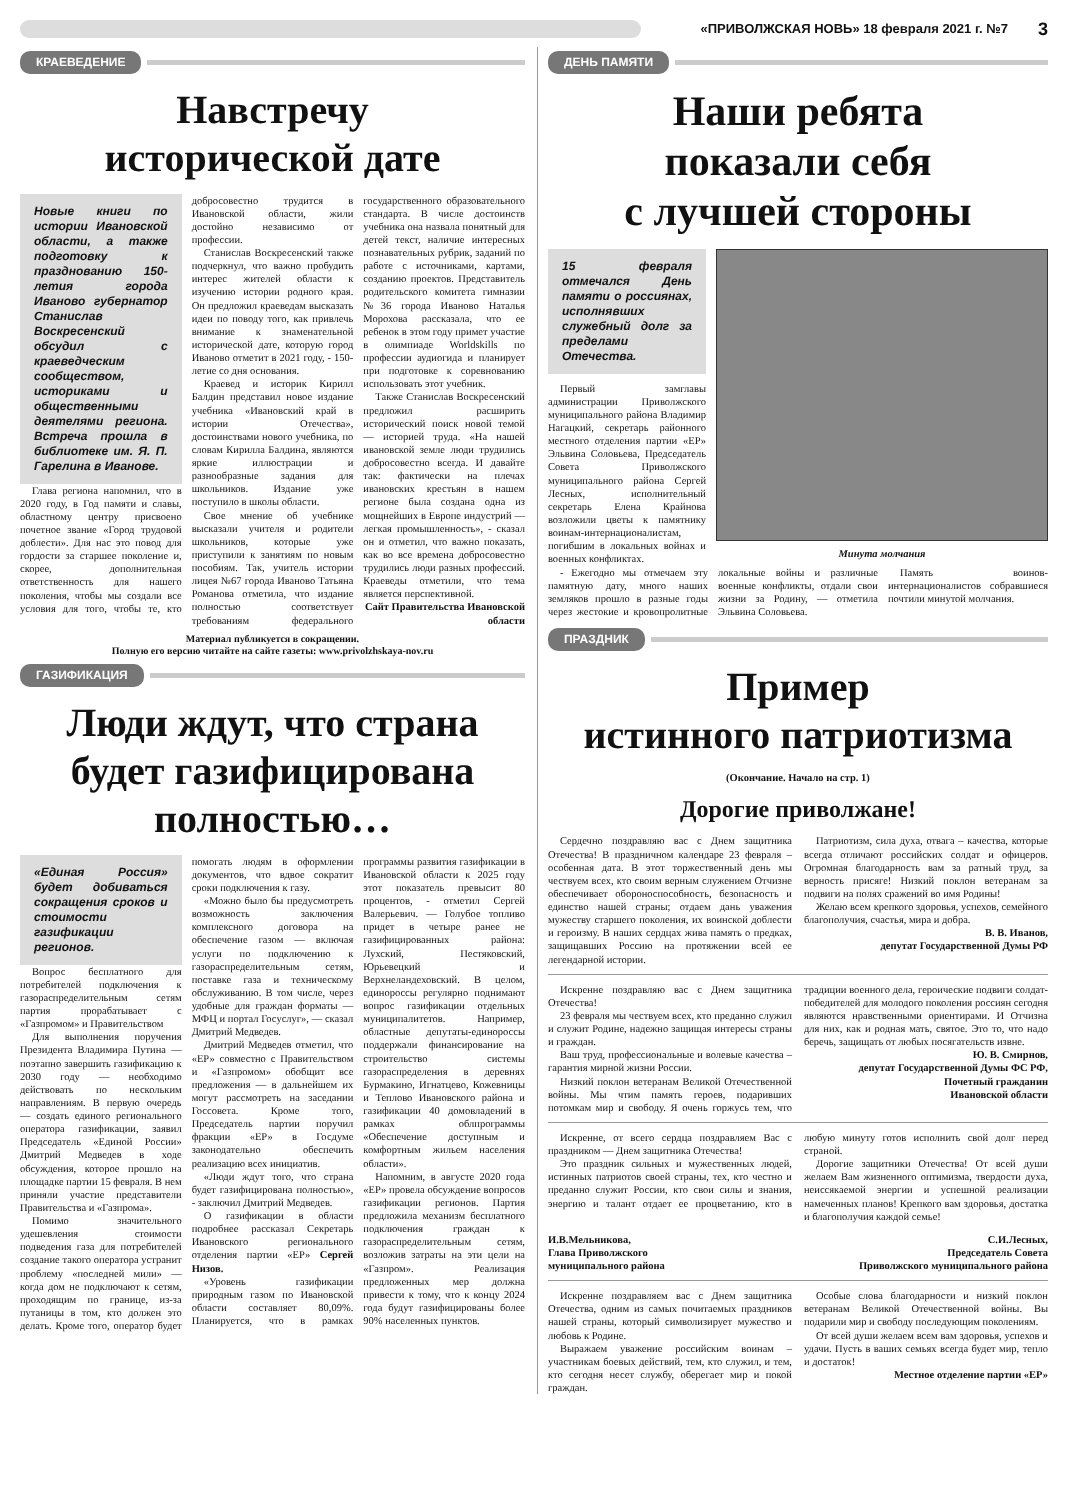«ПРИВОЛЖСКАЯ НОВЬ» 18 февраля 2021 г. №7 3
КРАЕВЕДЕНИЕ
Навстречу
исторической дате
Новые книги по истории Ивановской области, а также подготовку к празднованию 150-летия города Иваново губернатор Станислав Воскресенский обсудил с краеведческим сообществом, историками и общественными деятелями региона. Встреча прошла в библиотеке им. Я. П. Гарелина в Иванове.
Глава региона напомнил, что в 2020 году, в Год памяти и славы, областному центру присвоено почетное звание «Город трудовой доблести». Для нас это повод для гордости за старшее поколение и, скорее, дополнительная ответственность для нашего поколения, чтобы мы создали все условия для того, чтобы те, кто добросовестно трудится в Ивановской области, жили достойно независимо от профессии.
Станислав Воскресенский также подчеркнул, что важно пробудить интерес жителей области к изучению истории родного края. Он предложил краеведам высказать идеи по поводу того, как привлечь внимание к знаменательной исторической дате, которую город Иваново отметит в 2021 году, - 150-летие со дня основания.
Краевед и историк Кирилл Балдин представил новое издание учебника «Ивановский край в истории Отечества», достоинствами нового учебника, по словам Кирилла Балдина, являются яркие иллюстрации и разнообразные задания для школьников. Издание уже поступило в школы области.
Свое мнение об учебнике высказали учителя и родители школьников, которые уже приступили к занятиям по новым пособиям. Так, учитель истории лицея №67 города Иваново Татьяна Романова отметила, что издание полностью соответствует требованиям федерального государственного образовательного стандарта. В числе достоинств учебника она назвала понятный для детей текст, наличие интересных познавательных рубрик, заданий по работе с источниками, картами, созданию проектов. Представитель родительского комитета гимназии №36 города Иваново Наталья Морохова рассказала, что ее ребенок в этом году примет участие в олимпиаде Worldskills по профессии аудиогида и планирует при подготовке к соревнованию использовать этот учебник.
Также Станислав Воскресенский предложил расширить исторический поиск новой темой — историей труда. «На нашей ивановской земле люди трудились добросовестно всегда. И давайте так: фактически на плечах ивановских крестьян в нашем регионе была создана одна из мощнейших в Европе индустрий — легкая промышленность», - сказал он и отметил, что важно показать, как во все времена добросовестно трудились люди разных профессий. Краеведы отметили, что тема является перспективной.
Сайт Правительства Ивановской области
Материал публикуется в сокращении.
Полную его версию читайте на сайте газеты: www.privolzhskaya-nov.ru
ГАЗИФИКАЦИЯ
Люди ждут, что страна будет газифицирована полностью…
«Единая Россия» будет добиваться сокращения сроков и стоимости газификации регионов.
Вопрос бесплатного для потребителей подключения к газораспределительным сетям партия прорабатывает с «Газпромом» и Правительством
Для выполнения поручения Президента Владимира Путина — поэтапно завершить газификацию к 2030 году — необходимо действовать по нескольким направлениям. В первую очередь — создать единого регионального оператора газификации, заявил Председатель «Единой России» Дмитрий Медведев в ходе обсуждения, которое прошло на площадке партии 15 февраля. В нем приняли участие представители Правительства и «Газпрома».
Помимо значительного удешевления стоимости подведения газа для потребителей создание такого оператора устранит проблему «последней мили» — когда дом не подключают к сетям, проходящим по границе, из-за путаницы в том, кто должен это делать. Кроме того, оператор будет помогать людям в оформлении документов, что вдвое сократит сроки подключения к газу.
«Можно было бы предусмотреть возможность заключения комплексного договора на обеспечение газом — включая услуги по подключению к газораспределительным сетям, поставке газа и техническому обслуживанию. В том числе, через удобные для граждан форматы — МФЦ и портал Госуслуг», — сказал Дмитрий Медведев.
Дмитрий Медведев отметил, что «ЕР» совместно с Правительством и «Газпромом» обобщит все предложения — в дальнейшем их могут рассмотреть на заседании Госсовета. Кроме того, Председатель партии поручил фракции «ЕР» в Госдуме законодательно обеспечить реализацию всех инициатив.
«Люди ждут того, что страна будет газифицирована полностью», - заключил Дмитрий Медведев.
О газификации в области подробнее рассказал Секретарь Ивановского регионального отделения партии «ЕР» Сергей Низов.
«Уровень газификации природным газом по Ивановской области составляет 80,09%. Планируется, что в рамках программы развития газификации в Ивановской области к 2025 году этот показатель превысит 80 процентов, - отметил Сергей Валерьевич. — Голубое топливо придет в четыре ранее не газифицированных района: Лухский, Пестяковский, Юрьевецкий и Верхнеландеховский. В целом, единороссы регулярно поднимают вопрос газификации отдельных муниципалитетов. Например, областные депутаты-единороссы поддержали финансирование на строительство системы газораспределения в деревнях Бурмакино, Игнатцево, Кожевницы и Теплово Ивановского района и газификации 40 домовладений в рамках облпрограммы «Обеспечение доступным и комфортным жильем населения области».
Напомним, в августе 2020 года «ЕР» провела обсуждение вопросов газификации регионов. Партия предложила механизм бесплатного подключения граждан к газораспределительным сетям, возложив затраты на эти цели на «Газпром». Реализация предложенных мер должна привести к тому, что к концу 2024 года будут газифицированы более 90% населенных пунктов.
ДЕНЬ ПАМЯТИ
Наши ребята
показали себя
с лучшей стороны
15 февраля отмечался День памяти о россиянах, исполнявших служебный долг за пределами Отечества.
Первый замглавы администрации Приволжского муниципального района Владимир Нагацкий, секретарь районного местного отделения партии «ЕР» Эльвина Соловьева, Председатель Совета Приволжского муниципального района Сергей Лесных, исполнительный секретарь Елена Крайнова возложили цветы к памятнику воинам-интернационалистам, погибшим в локальных войнах и военных конфликтах.
Минута молчания
- Ежегодно мы отмечаем эту памятную дату, много наших земляков прошло в разные годы через жестокие и кровопролитные локальные войны и различные военные конфликты, отдали свои жизни за Родину, — отметила Эльвина Соловьева.
Память воинов-интернационалистов собравшиеся почтили минутой молчания.
ПРАЗДНИК
Пример
истинного патриотизма
(Окончание. Начало на стр. 1)
Дорогие приволжане!
Сердечно поздравляю вас с Днем защитника Отечества! В праздничном календаре 23 февраля – особенная дата. В этот торжественный день мы чествуем всех, кто своим верным служением Отчизне обеспечивает обороноспособность, безопасность и единство нашей страны; отдаем дань уважения мужеству старшего поколения, их воинской доблести и героизму. В наших сердцах жива память о предках, защищавших Россию на протяжении всей ее легендарной истории.
Патриотизм, сила духа, отвага – качества, которые всегда отличают российских солдат и офицеров. Огромная благодарность вам за ратный труд, за верность присяге! Низкий поклон ветеранам за подвиги на полях сражений во имя Родины!
Желаю всем крепкого здоровья, успехов, семейного благополучия, счастья, мира и добра.
В. В. Иванов,
депутат Государственной Думы РФ
Искренне поздравляю вас с Днем защитника Отечества!
23 февраля мы чествуем всех, кто преданно служил и служит Родине, надежно защищая интересы страны и граждан.
Ваш труд, профессиональные и волевые качества – гарантия мирной жизни России.
Низкий поклон ветеранам Великой Отечественной войны. Мы чтим память героев, подаривших потомкам мир и свободу. Я очень горжусь тем, что традиции военного дела, героические подвиги солдат-победителей для молодого поколения россиян сегодня являются нравственными ориентирами. И Отчизна для них, как и родная мать, святое. Это то, что надо беречь, защищать от любых посягательств извне.
Ю. В. Смирнов,
депутат Государственной Думы ФС РФ,
Почетный гражданин
Ивановской области
Искренне, от всего сердца поздравляем Вас с праздником — Днем защитника Отечества!
Это праздник сильных и мужественных людей, истинных патриотов своей страны, тех, кто честно и преданно служит России, кто свои силы и знания, энергию и талант отдает ее процветанию, кто в любую минуту готов исполнить свой долг перед страной.
Дорогие защитники Отечества! От всей души желаем Вам жизненного оптимизма, твердости духа, неиссякаемой энергии и успешной реализации намеченных планов! Крепкого вам здоровья, достатка и благополучия каждой семье!
И.В.Мельникова,
Глава Приволжского
муниципального района
С.И.Лесных,
Председатель Совета
Приволжского муниципального района
Искренне поздравляем вас с Днем защитника Отечества, одним из самых почитаемых праздников нашей страны, который символизирует мужество и любовь к Родине.
Выражаем уважение российским воинам – участникам боевых действий, тем, кто служил, и тем, кто сегодня несет службу, оберегает мир и покой граждан.
Особые слова благодарности и низкий поклон ветеранам Великой Отечественной войны. Вы подарили мир и свободу последующим поколениям.
От всей души желаем всем вам здоровья, успехов и удачи. Пусть в ваших семьях всегда будет мир, тепло и достаток!
Местное отделение партии «ЕР»